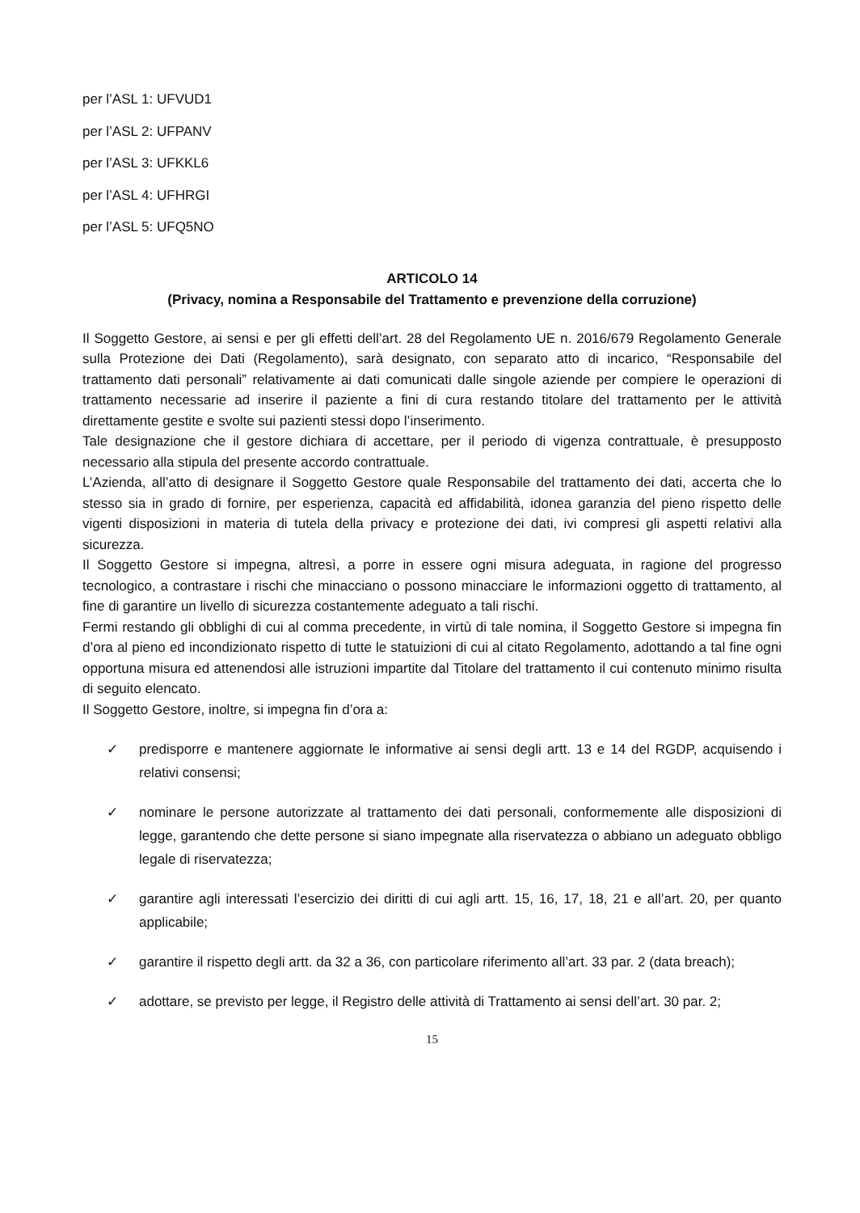per l’ASL 1: UFVUD1
per l’ASL 2: UFPANV
per l’ASL 3: UFKKL6
per l’ASL 4: UFHRGI
per l’ASL 5: UFQ5NO
ARTICOLO 14
(Privacy, nomina a Responsabile del Trattamento e prevenzione della corruzione)
Il Soggetto Gestore, ai sensi e per gli effetti dell’art. 28 del Regolamento UE n. 2016/679 Regolamento Generale sulla Protezione dei Dati (Regolamento), sarà designato, con separato atto di incarico, “Responsabile del trattamento dati personali” relativamente ai dati comunicati dalle singole aziende per compiere le operazioni di trattamento necessarie ad inserire il paziente a fini di cura restando titolare del trattamento per le attività direttamente gestite e svolte sui pazienti stessi dopo l’inserimento.
Tale designazione che il gestore dichiara di accettare, per il periodo di vigenza contrattuale, è presupposto necessario alla stipula del presente accordo contrattuale.
L’Azienda, all’atto di designare il Soggetto Gestore quale Responsabile del trattamento dei dati, accerta che lo stesso sia in grado di fornire, per esperienza, capacità ed affidabilità, idonea garanzia del pieno rispetto delle vigenti disposizioni in materia di tutela della privacy e protezione dei dati, ivi compresi gli aspetti relativi alla sicurezza.
Il Soggetto Gestore si impegna, altresì, a porre in essere ogni misura adeguata, in ragione del progresso tecnologico, a contrastare i rischi che minacciano o possono minacciare le informazioni oggetto di trattamento, al fine di garantire un livello di sicurezza costantemente adeguato a tali rischi.
Fermi restando gli obblighi di cui al comma precedente, in virtù di tale nomina, il Soggetto Gestore si impegna fin d’ora al pieno ed incondizionato rispetto di tutte le statuizioni di cui al citato Regolamento, adottando a tal fine ogni opportuna misura ed attenendosi alle istruzioni impartite dal Titolare del trattamento il cui contenuto minimo risulta di seguito elencato.
Il Soggetto Gestore, inoltre, si impegna fin d’ora a:
✓ predisporre e mantenere aggiornate le informative ai sensi degli artt. 13 e 14 del RGDP, acquisendo i relativi consensi;
✓ nominare le persone autorizzate al trattamento dei dati personali, conformemente alle disposizioni di legge, garantendo che dette persone si siano impegnate alla riservatezza o abbiano un adeguato obbligo legale di riservatezza;
✓ garantire agli interessati l’esercizio dei diritti di cui agli artt. 15, 16, 17, 18, 21 e all’art. 20, per quanto applicabile;
✓ garantire il rispetto degli artt. da 32 a 36, con particolare riferimento all’art. 33 par. 2 (data breach);
✓ adottare, se previsto per legge, il Registro delle attività di Trattamento ai sensi dell’art. 30 par. 2;
15